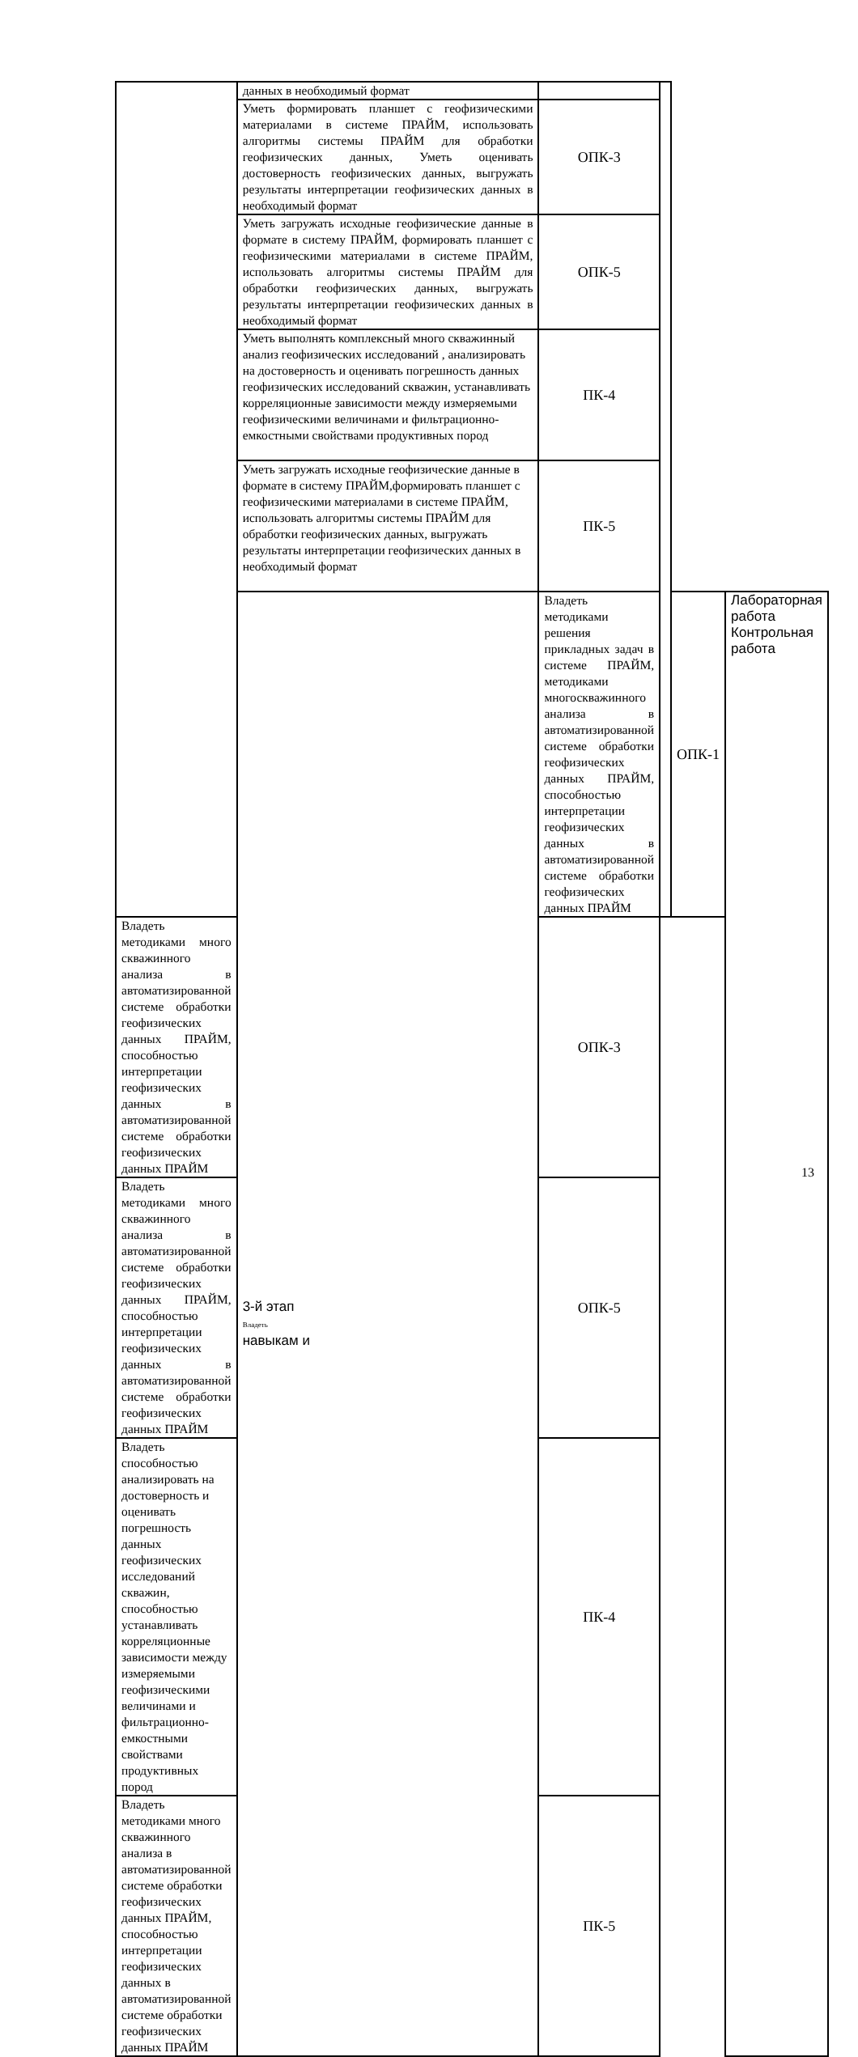| | данных в необходимый формат | | | | |
| | Уметь формировать планшет с геофизическими материалами в системе ПРАЙМ, использовать алгоритмы системы ПРАЙМ для обработки геофизических данных, Уметь оценивать достоверность геофизических данных, выгружать результаты интерпретации геофизических данных в необходимый формат | ОПК-3 | | | |
| | Уметь загружать исходные геофизические данные в формате в систему ПРАЙМ, формировать планшет с геофизическими материалами в системе ПРАЙМ, использовать алгоритмы системы ПРАЙМ для обработки геофизических данных, выгружать результаты интерпретации геофизических данных в необходимый формат | ОПК-5 | | | |
| | Уметь выполнять комплексный много скважинный анализ геофизических исследований , анализировать на достоверность и оценивать погрешность данных геофизических исследований скважин, устанавливать корреляционные зависимости между измеряемыми геофизическими величинами и фильтрационно-емкостными свойствами продуктивных пород | ПК-4 | | | |
| | Уметь загружать исходные геофизические данные в формате в систему ПРАЙМ,формировать планшет с геофизическими материалами в системе ПРАЙМ, использовать алгоритмы системы ПРАЙМ для обработки геофизических данных, выгружать результаты интерпретации геофизических данных в необходимый формат | ПК-5 | | | |
| | 3-й этап Владеть навыкам и | Владеть методиками решения прикладных задач в системе ПРАЙМ, методиками многоскважинного анализа в автоматизированной системе обработки геофизических данных ПРАЙМ, способностью интерпретации геофизических данных в автоматизированной системе обработки геофизических данных ПРАЙМ | | ОПК-1 | Лабораторная работа Контрольная работа |
| Владеть методиками много скважинного анализа в автоматизированной системе обработки геофизических данных ПРАЙМ, способностью интерпретации геофизических данных в автоматизированной системе обработки геофизических данных ПРАЙМ | | ОПК-3 | | | |
| Владеть методиками много скважинного анализа в автоматизированной системе обработки геофизических данных ПРАЙМ, способностью интерпретации геофизических данных в автоматизированной системе обработки геофизических данных ПРАЙМ | | ОПК-5 | | | |
| Владеть способностью анализировать на достоверность и оценивать погрешность данных геофизических исследований скважин, способностью устанавливать корреляционные зависимости между измеряемыми геофизическими величинами и фильтрационно-емкостными свойствами продуктивных пород | | ПК-4 | | | |
| Владеть методиками много скважинного анализа в автоматизированной системе обработки геофизических данных ПРАЙМ, способностью интерпретации геофизических данных в автоматизированной системе обработки геофизических данных ПРАЙМ | | ПК-5 | | | |
13